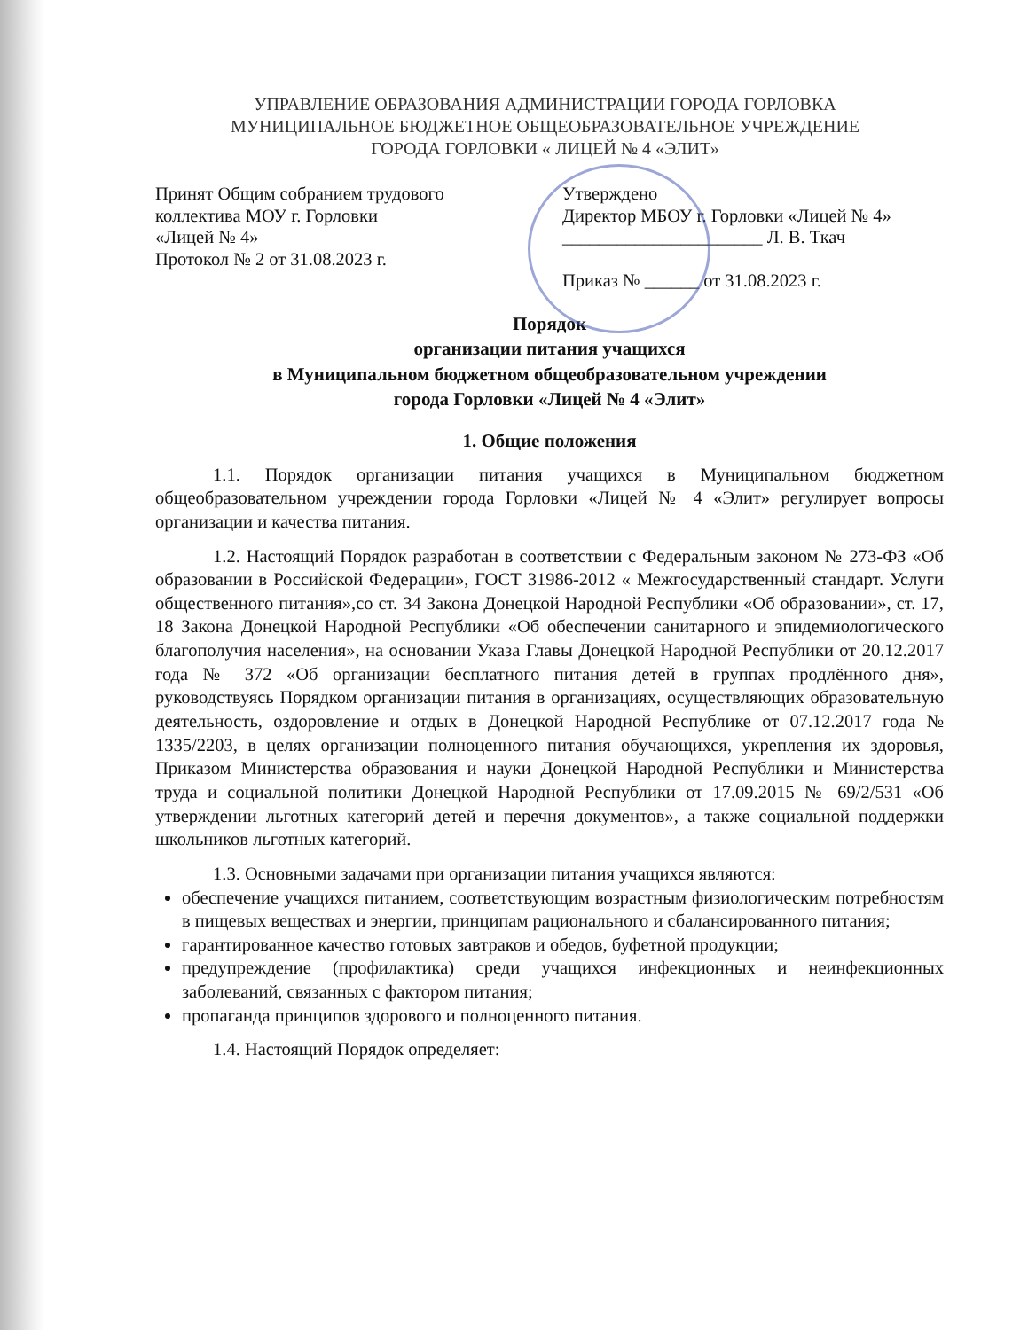УПРАВЛЕНИЕ ОБРАЗОВАНИЯ АДМИНИСТРАЦИИ ГОРОДА ГОРЛОВКА
МУНИЦИПАЛЬНОЕ БЮДЖЕТНОЕ ОБЩЕОБРАЗОВАТЕЛЬНОЕ УЧРЕЖДЕНИЕ
ГОРОДА ГОРЛОВКИ « ЛИЦЕЙ № 4 «ЭЛИТ»
Принят Общим собранием трудового
коллектива МОУ г. Горловки
«Лицей № 4»
Протокол № 2 от 31.08.2023 г.
Утверждено
Директор МБОУ г. Горловки «Лицей № 4»
______________________ Л. В. Ткач
Приказ № ______ от 31.08.2023 г.
Порядок
организации питания учащихся
в Муниципальном бюджетном общеобразовательном учреждении
города Горловки «Лицей № 4 «Элит»
1. Общие положения
1.1. Порядок организации питания учащихся в Муниципальном бюджетном общеобразовательном учреждении города Горловки «Лицей № 4 «Элит» регулирует вопросы организации и качества питания.
1.2. Настоящий Порядок разработан в соответствии с Федеральным законом № 273-ФЗ «Об образовании в Российской Федерации», ГОСТ 31986-2012 « Межгосударственный стандарт. Услуги общественного питания»,со ст. 34 Закона Донецкой Народной Республики «Об образовании», ст. 17, 18 Закона Донецкой Народной Республики «Об обеспечении санитарного и эпидемиологического благополучия населения», на основании Указа Главы Донецкой Народной Республики от 20.12.2017 года № 372 «Об организации бесплатного питания детей в группах продлённого дня», руководствуясь Порядком организации питания в организациях, осуществляющих образовательную деятельность, оздоровление и отдых в Донецкой Народной Республике от 07.12.2017 года № 1335/2203, в целях организации полноценного питания обучающихся, укрепления их здоровья, Приказом Министерства образования и науки Донецкой Народной Республики и Министерства труда и социальной политики Донецкой Народной Республики от 17.09.2015 № 69/2/531 «Об утверждении льготных категорий детей и перечня документов», а также социальной поддержки школьников льготных категорий.
1.3. Основными задачами при организации питания учащихся являются:
обеспечение учащихся питанием, соответствующим возрастным физиологическим потребностям в пищевых веществах и энергии, принципам рационального и сбалансированного питания;
гарантированное качество готовых завтраков и обедов, буфетной продукции;
предупреждение (профилактика) среди учащихся инфекционных и неинфекционных заболеваний, связанных с фактором питания;
пропаганда принципов здорового и полноценного питания.
1.4. Настоящий Порядок определяет: